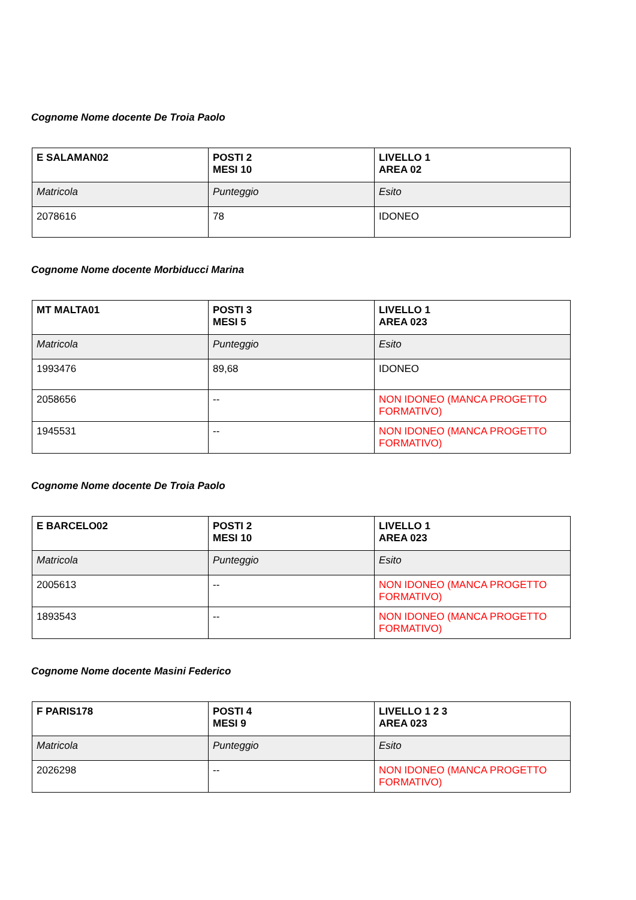Cognome Nome docente De Troia Paolo
| E SALAMAN02 | POSTI 2 MESI 10 | LIVELLO 1 AREA 02 |
| --- | --- | --- |
| Matricola | Punteggio | Esito |
| 2078616 | 78 | IDONEO |
Cognome Nome docente Morbiducci Marina
| MT MALTA01 | POSTI 3 MESI 5 | LIVELLO 1 AREA 023 |
| --- | --- | --- |
| Matricola | Punteggio | Esito |
| 1993476 | 89,68 | IDONEO |
| 2058656 | -- | NON IDONEO (MANCA PROGETTO FORMATIVO) |
| 1945531 | -- | NON IDONEO (MANCA PROGETTO FORMATIVO) |
Cognome Nome docente De Troia Paolo
| E BARCELO02 | POSTI 2 MESI 10 | LIVELLO 1 AREA 023 |
| --- | --- | --- |
| Matricola | Punteggio | Esito |
| 2005613 | -- | NON IDONEO (MANCA PROGETTO FORMATIVO) |
| 1893543 | -- | NON IDONEO (MANCA PROGETTO FORMATIVO) |
Cognome Nome docente Masini Federico
| F PARIS178 | POSTI 4 MESI 9 | LIVELLO 1 2 3 AREA 023 |
| --- | --- | --- |
| Matricola | Punteggio | Esito |
| 2026298 | -- | NON IDONEO (MANCA PROGETTO FORMATIVO) |